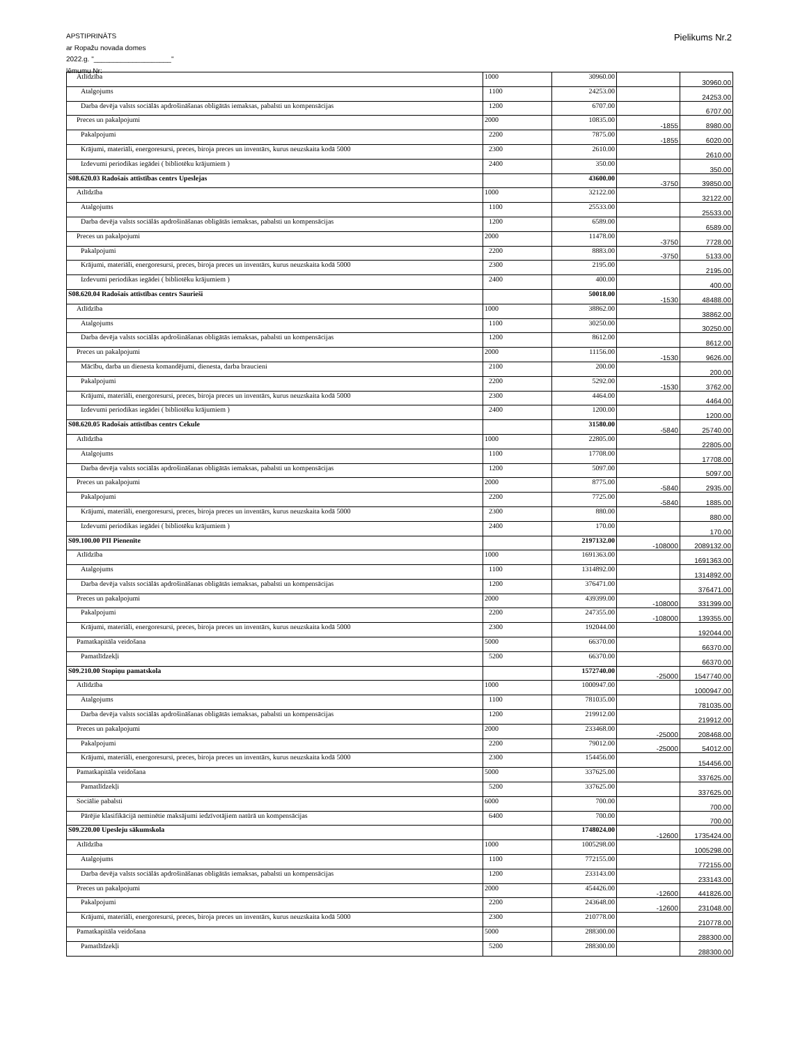APSTIPRINĀTS
ar Ropažu novada domes
2022.g. "____________________"
lēmumu Nr:
Pielikums Nr.2
| Atlīdzība | 1000 | 30960.00 | | 30960.00 |
| Atalgojums | 1100 | 24253.00 | | 24253.00 |
| Darba devēja valsts sociālās apdrošināšanas obligātās iemaksas, pabalsti un kompensācijas | 1200 | 6707.00 | | 6707.00 |
| Preces un pakalpojumi | 2000 | 10835.00 | -1855 | 8980.00 |
| Pakalpojumi | 2200 | 7875.00 | -1855 | 6020.00 |
| Krājumi, materiāli, energoresursi, preces, biroja preces un inventārs, kurus neuzskaita kodā 5000 | 2300 | 2610.00 | | 2610.00 |
| Izdevumi periodikas iegādei ( bibliotēku krājumiem ) | 2400 | 350.00 | | 350.00 |
| S08.620.03 Radošais attīstības centrs Upeslejas | | 43600.00 | -3750 | 39850.00 |
| Atlīdzība | 1000 | 32122.00 | | 32122.00 |
| Atalgojums | 1100 | 25533.00 | | 25533.00 |
| Darba devēja valsts sociālās apdrošināšanas obligātās iemaksas, pabalsti un kompensācijas | 1200 | 6589.00 | | 6589.00 |
| Preces un pakalpojumi | 2000 | 11478.00 | -3750 | 7728.00 |
| Pakalpojumi | 2200 | 8883.00 | -3750 | 5133.00 |
| Krājumi, materiāli, energoresursi, preces, biroja preces un inventārs, kurus neuzskaita kodā 5000 | 2300 | 2195.00 | | 2195.00 |
| Izdevumi periodikas iegādei ( bibliotēku krājumiem ) | 2400 | 400.00 | | 400.00 |
| S08.620.04 Radošais attīstības centrs Saurieši | | 50018.00 | -1530 | 48488.00 |
| Atlīdzība | 1000 | 38862.00 | | 38862.00 |
| Atalgojums | 1100 | 30250.00 | | 30250.00 |
| Darba devēja valsts sociālās apdrošināšanas obligātās iemaksas, pabalsti un kompensācijas | 1200 | 8612.00 | | 8612.00 |
| Preces un pakalpojumi | 2000 | 11156.00 | -1530 | 9626.00 |
| Mācību, darba un dienesta komandējumi, dienesta, darba braucieni | 2100 | 200.00 | | 200.00 |
| Pakalpojumi | 2200 | 5292.00 | -1530 | 3762.00 |
| Krājumi, materiāli, energoresursi, preces, biroja preces un inventārs, kurus neuzskaita kodā 5000 | 2300 | 4464.00 | | 4464.00 |
| Izdevumi periodikas iegādei ( bibliotēku krājumiem ) | 2400 | 1200.00 | | 1200.00 |
| S08.620.05 Radošais attīstības centrs Cekule | | 31580.00 | -5840 | 25740.00 |
| Atlīdzība | 1000 | 22805.00 | | 22805.00 |
| Atalgojums | 1100 | 17708.00 | | 17708.00 |
| Darba devēja valsts sociālās apdrošināšanas obligātās iemaksas, pabalsti un kompensācijas | 1200 | 5097.00 | | 5097.00 |
| Preces un pakalpojumi | 2000 | 8775.00 | -5840 | 2935.00 |
| Pakalpojumi | 2200 | 7725.00 | -5840 | 1885.00 |
| Krājumi, materiāli, energoresursi, preces, biroja preces un inventārs, kurus neuzskaita kodā 5000 | 2300 | 880.00 | | 880.00 |
| Izdevumi periodikas iegādei ( bibliotēku krājumiem ) | 2400 | 170.00 | | 170.00 |
| S09.100.00 PII Pienenīte | | 2197132.00 | -108000 | 2089132.00 |
| Atlīdzība | 1000 | 1691363.00 | | 1691363.00 |
| Atalgojums | 1100 | 1314892.00 | | 1314892.00 |
| Darba devēja valsts sociālās apdrošināšanas obligātās iemaksas, pabalsti un kompensācijas | 1200 | 376471.00 | | 376471.00 |
| Preces un pakalpojumi | 2000 | 439399.00 | -108000 | 331399.00 |
| Pakalpojumi | 2200 | 247355.00 | -108000 | 139355.00 |
| Krājumi, materiāli, energoresursi, preces, biroja preces un inventārs, kurus neuzskaita kodā 5000 | 2300 | 192044.00 | | 192044.00 |
| Pamatkapitāla veidošana | 5000 | 66370.00 | | 66370.00 |
| Pamatlīdzekļi | 5200 | 66370.00 | | 66370.00 |
| S09.210.00 Stopiņu pamatskola | | 1572740.00 | -25000 | 1547740.00 |
| Atlīdzība | 1000 | 1000947.00 | | 1000947.00 |
| Atalgojums | 1100 | 781035.00 | | 781035.00 |
| Darba devēja valsts sociālās apdrošināšanas obligātās iemaksas, pabalsti un kompensācijas | 1200 | 219912.00 | | 219912.00 |
| Preces un pakalpojumi | 2000 | 233468.00 | -25000 | 208468.00 |
| Pakalpojumi | 2200 | 79012.00 | -25000 | 54012.00 |
| Krājumi, materiāli, energoresursi, preces, biroja preces un inventārs, kurus neuzskaita kodā 5000 | 2300 | 154456.00 | | 154456.00 |
| Pamatkapitāla veidošana | 5000 | 337625.00 | | 337625.00 |
| Pamatlīdzekļi | 5200 | 337625.00 | | 337625.00 |
| Sociālie pabalsti | 6000 | 700.00 | | 700.00 |
| Pārējie klasifikācijā neminētie maksājumi iedzīvotājiem natūrā un kompensācijas | 6400 | 700.00 | | 700.00 |
| S09.220.00 Upesleju sākumskola | | 1748024.00 | -12600 | 1735424.00 |
| Atlīdzība | 1000 | 1005298.00 | | 1005298.00 |
| Atalgojums | 1100 | 772155.00 | | 772155.00 |
| Darba devēja valsts sociālās apdrošināšanas obligātās iemaksas, pabalsti un kompensācijas | 1200 | 233143.00 | | 233143.00 |
| Preces un pakalpojumi | 2000 | 454426.00 | -12600 | 441826.00 |
| Pakalpojumi | 2200 | 243648.00 | -12600 | 231048.00 |
| Krājumi, materiāli, energoresursi, preces, biroja preces un inventārs, kurus neuzskaita kodā 5000 | 2300 | 210778.00 | | 210778.00 |
| Pamatkapitāla veidošana | 5000 | 288300.00 | | 288300.00 |
| Pamatlīdzekļi | 5200 | 288300.00 | | 288300.00 |